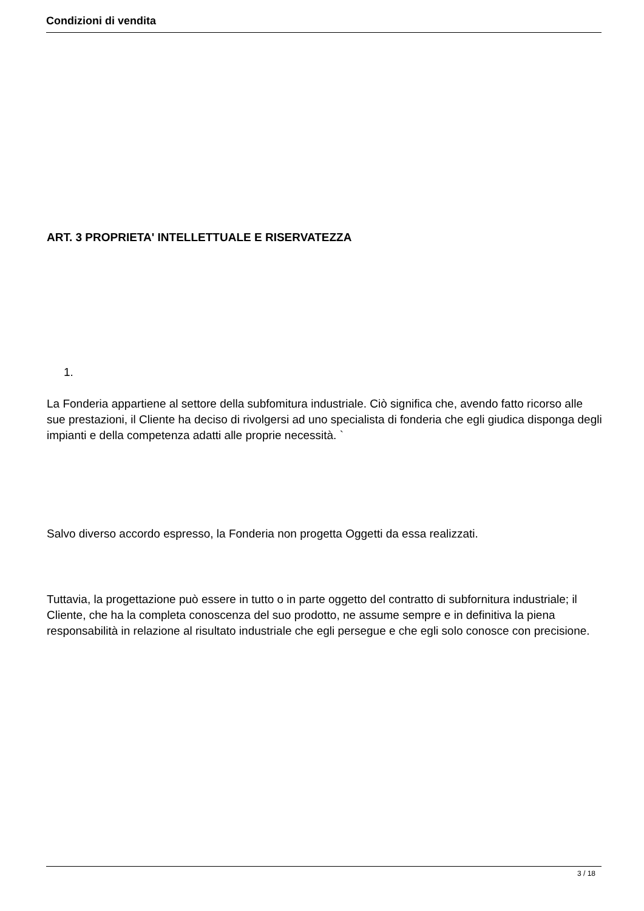Condizioni di vendita
ART. 3 PROPRIETA' INTELLETTUALE E RISERVATEZZA
1.
La Fonderia appartiene al settore della subfomitura industriale. Ciò significa che, avendo fatto ricorso alle sue prestazioni, il Cliente ha deciso di rivolgersi ad uno specialista di fonderia che egli giudica disponga degli impianti e della competenza adatti alle proprie necessità. `
Salvo diverso accordo espresso, la Fonderia non progetta Oggetti da essa realizzati.
Tuttavia, la progettazione può essere in tutto o in parte oggetto del contratto di subfornitura industriale; il Cliente, che ha la completa conoscenza del suo prodotto, ne assume sempre e in definitiva la piena responsabilità in relazione al risultato industriale che egli persegue e che egli solo conosce con precisione.
3 / 18